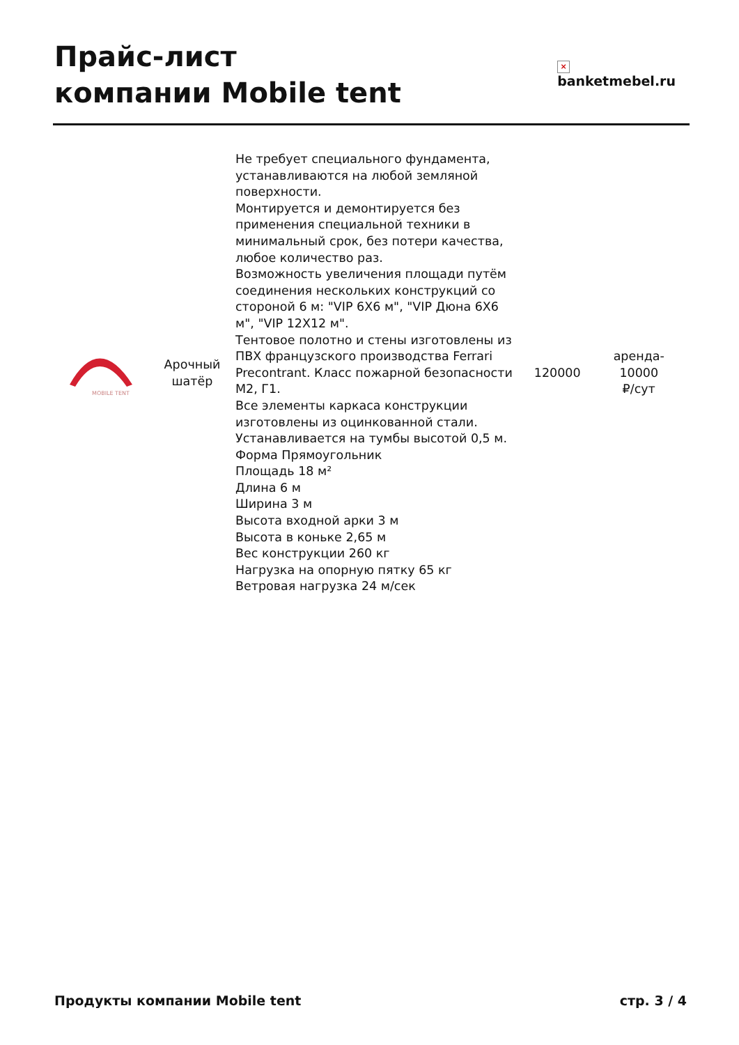Прайс-лист
компании Mobile tent
×
banketmebel.ru
| MOBILE TENT | Арочный шатёр | Не требует специального фундамента, устанавливаются на любой земляной поверхности. Монтируется и демонтируется без применения специальной техники в минимальный срок, без потери качества, любое количество раз. Возможность увеличения площади путём соединения нескольких конструкций со стороной 6 м: "VIP 6Х6 м", "VIP Дюна 6Х6 м", "VIP 12Х12 м". Тентовое полотно и стены изготовлены из ПВХ французского производства Ferrari Precontrant. Класс пожарной безопасности М2, Г1. Все элементы каркаса конструкции изготовлены из оцинкованной стали. Устанавливается на тумбы высотой 0,5 м. Форма Прямоугольник Площадь 18 м² Длина 6 м Ширина 3 м Высота входной арки 3 м Высота в коньке 2,65 м Вес конструкции 260 кг Нагрузка на опорную пятку 65 кг Ветровая нагрузка 24 м/сек | 120000 | аренда- 10000 ₽/сут |
Продукты компании Mobile tent стр. 3 / 4